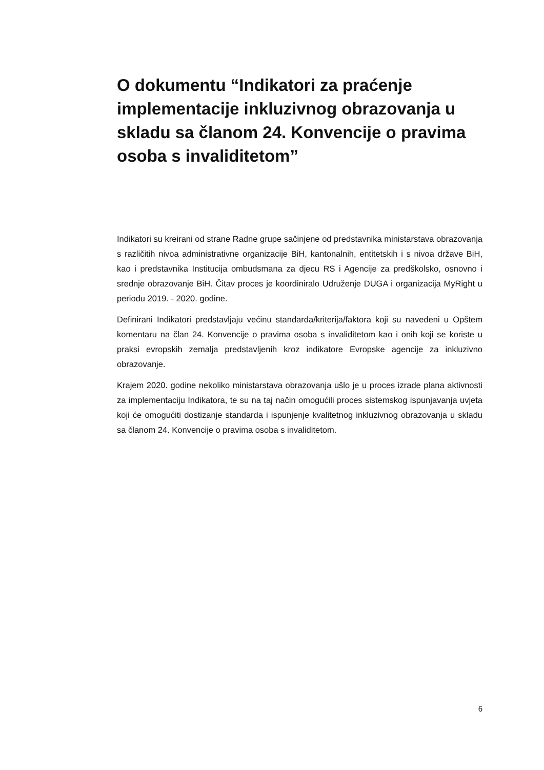O dokumentu “Indikatori za praćenje implementacije inkluzivnog obrazovanja u skladu sa članom 24. Konvencije o pravima osoba s invaliditetom”
Indikatori su kreirani od strane Radne grupe sačinjene od predstavnika ministarstava obrazovanja s različitih nivoa administrativne organizacije BiH, kantonalnih, entitetskih i s nivoa države BiH, kao i predstavnika Institucija ombudsmana za djecu RS i Agencije za predškolsko, osnovno i srednje obrazovanje BiH. Čitav proces je koordiniralo Udruženje DUGA i organizacija MyRight u periodu 2019. - 2020. godine.
Definirani Indikatori predstavljaju većinu standarda/kriterija/faktora koji su navedeni u Opštem komentaru na član 24. Konvencije o pravima osoba s invaliditetom kao i onih koji se koriste u praksi evropskih zemalja predstavljenih kroz indikatore Evropske agencije za inkluzivno obrazovanje.
Krajem 2020. godine nekoliko ministarstava obrazovanja ušlo je u proces izrade plana aktivnosti za implementaciju Indikatora, te su na taj način omogućili proces sistemskog ispunjavanja uvjeta koji će omogućiti dostizanje standarda i ispunjenje kvalitetnog inkluzivnog obrazovanja u skladu sa članom 24. Konvencije o pravima osoba s invaliditetom.
6